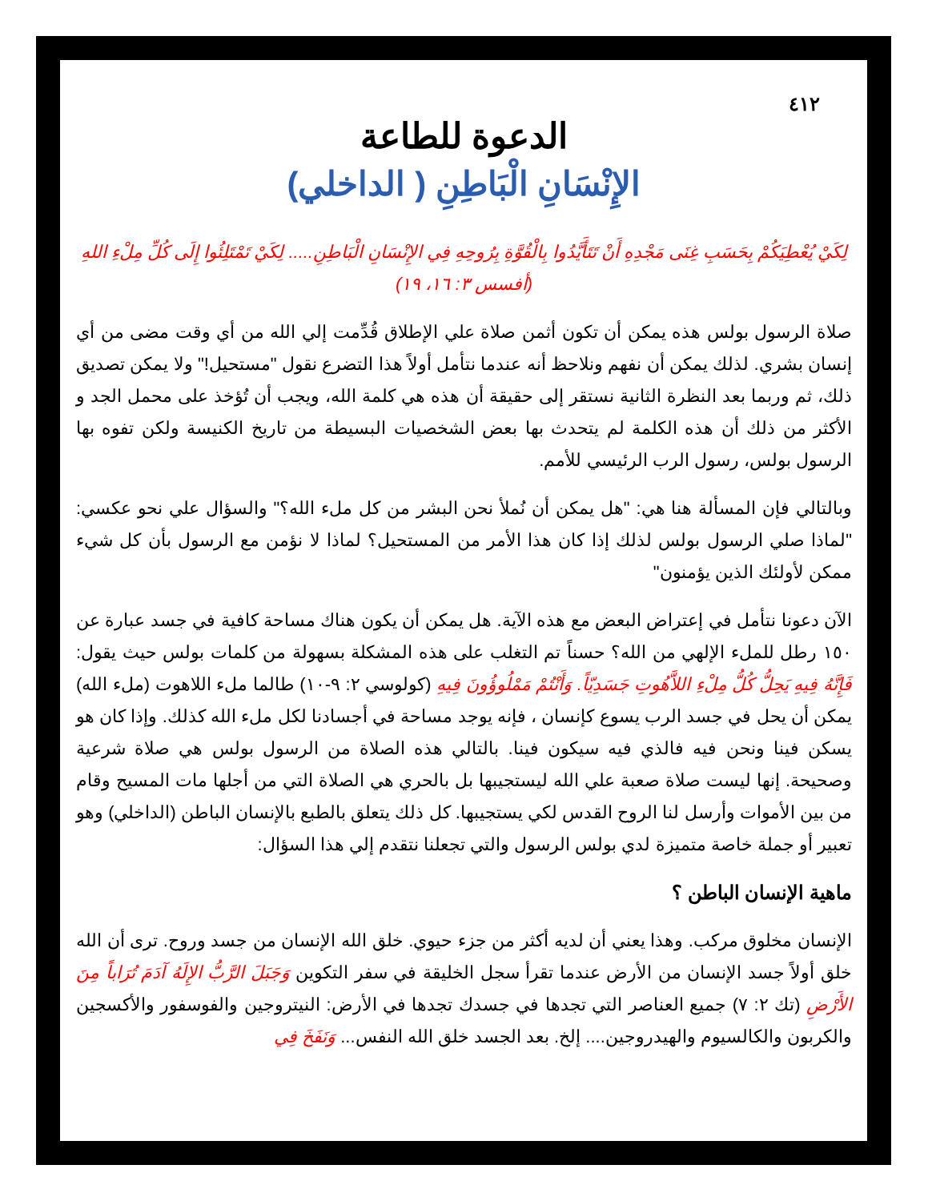٤١٢
الدعوة للطاعة
الإِنْسَانِ الْبَاطِنِ ( الداخلي)
لِكَيْ يُعْطِيَكُمْ بِحَسَبِ غِنَى مَجْدِهِ أَنْ تَتَأَيَّدُوا بِالْقُوَّةِ بِرُوحِهِ فِي الإِنْسَانِ الْبَاطِنِ..... لِكَيْ تَمْتَلِئُوا إِلَى كُلِّ مِلْءِ اللهِ (أفسس ٣: ١٦، ١٩)
صلاة الرسول بولس هذه يمكن أن تكون أثمن صلاة علي الإطلاق قُدِّمت إلي الله من أي وقت مضى من أي إنسان بشري. لذلك يمكن أن نفهم ونلاحظ أنه عندما نتأمل أولاً هذا التضرع نقول "مستحيل!" ولا يمكن تصديق ذلك، ثم وربما بعد النظرة الثانية نستقر إلى حقيقة أن هذه هي كلمة الله، ويجب أن تُؤخذ على محمل الجد و الأكثر من ذلك أن هذه الكلمة لم يتحدث بها بعض الشخصيات البسيطة من تاريخ الكنيسة ولكن تفوه بها الرسول بولس، رسول الرب الرئيسي للأمم.
وبالتالي فإن المسألة هنا هي: "هل يمكن أن نُملأ نحن البشر من كل ملء الله؟" والسؤال علي نحو عكسي: "لماذا صلي الرسول بولس لذلك إذا كان هذا الأمر من المستحيل؟ لماذا لا نؤمن مع الرسول بأن كل شيء ممكن لأولئك الذين يؤمنون"
الآن دعونا نتأمل في إعتراض البعض مع هذه الآية. هل يمكن أن يكون هناك مساحة كافية في جسد عبارة عن ١٥٠ رطل للملء الإلهي من الله؟ حسناً تم التغلب على هذه المشكلة بسهولة من كلمات بولس حيث يقول: فَإِنَّهُ فِيهِ يَحِلُّ كُلُّ مِلْءِ اللاَّهُوتِ جَسَدِيّاً. وَأَنْتُمْ مَمْلُوؤُونَ فِيهِ (كولوسي ٢: ٩-١٠) طالما ملء اللاهوت (ملء الله) يمكن أن يحل في جسد الرب يسوع كإنسان ، فإنه يوجد مساحة في أجسادنا لكل ملء الله كذلك. وإذا كان هو يسكن فينا ونحن فيه فالذي فيه سيكون فينا. بالتالي هذه الصلاة من الرسول بولس هي صلاة شرعية وصحيحة. إنها ليست صلاة صعبة علي الله ليستجيبها بل بالحري هي الصلاة التي من أجلها مات المسيح وقام من بين الأموات وأرسل لنا الروح القدس لكي يستجيبها. كل ذلك يتعلق بالطبع بالإنسان الباطن (الداخلي) وهو تعبير أو جملة خاصة متميزة لدي بولس الرسول والتي تجعلنا نتقدم إلي هذا السؤال:
ماهية الإنسان الباطن ؟
الإنسان مخلوق مركب. وهذا يعني أن لديه أكثر من جزء حيوي. خلق الله الإنسان من جسد وروح. ترى أن الله خلق أولاً جسد الإنسان من الأرض عندما تقرأ سجل الخليقة في سفر التكوين وَجَبَلَ الرَّبُّ الإِلَهُ آدَمَ تُرَاباً مِنَ الأَرْضِ (تك ٢: ٧) جميع العناصر التي تجدها في جسدك تجدها في الأرض: النيتروجين والفوسفور والأكسجين والكربون والكالسيوم والهيدروجين.... إلخ. بعد الجسد خلق الله النفس... وَنَفَخَ فِي